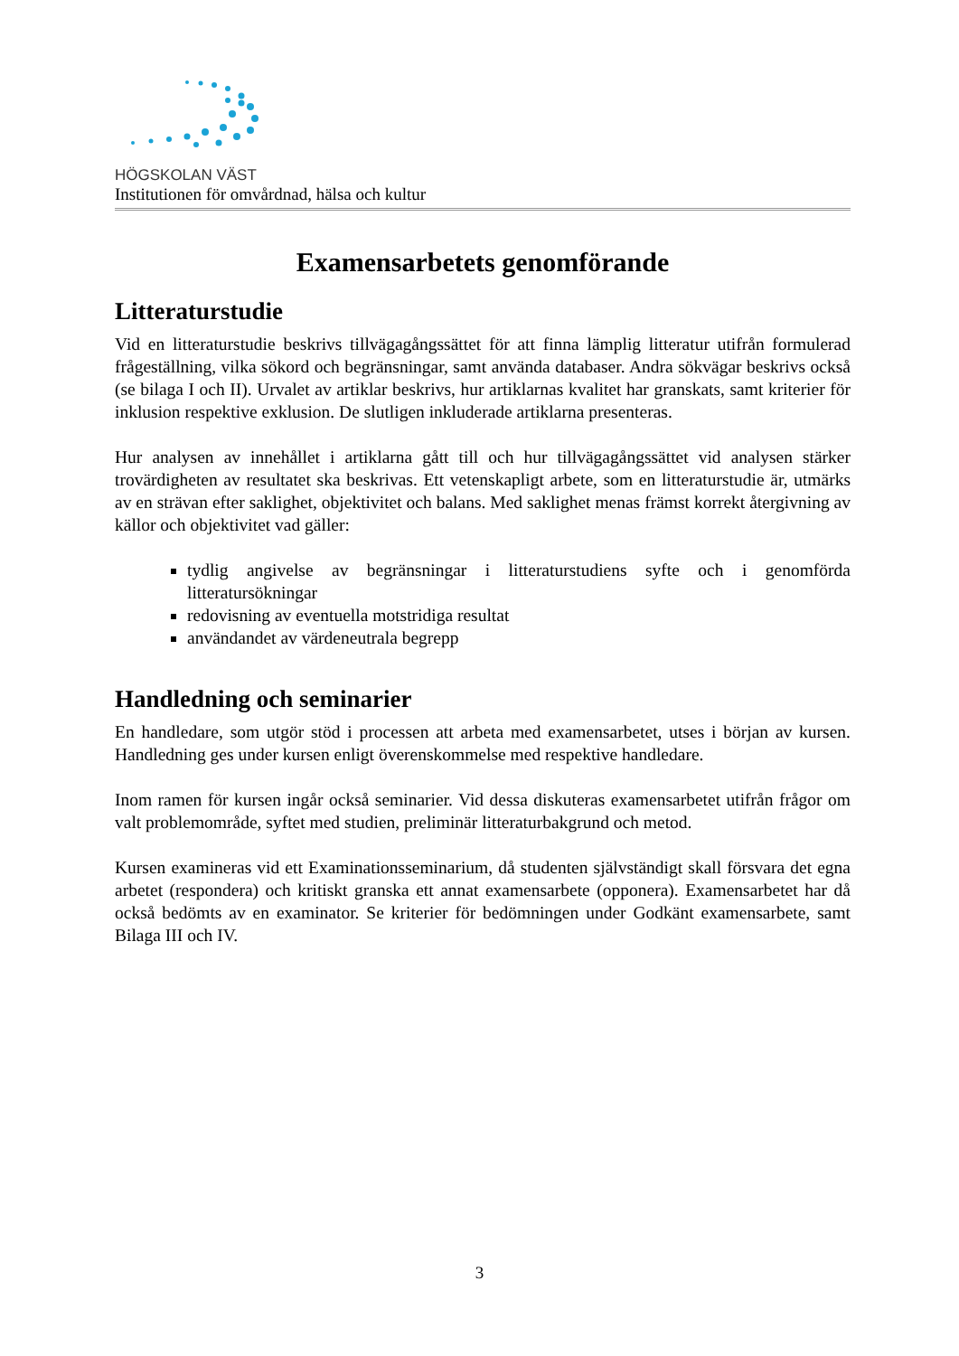HÖGSKOLAN VÄST
Institutionen för omvårdnad, hälsa och kultur
Examensarbetets genomförande
Litteraturstudie
Vid en litteraturstudie beskrivs tillvägagångssättet för att finna lämplig litteratur utifrån formulerad frågeställning, vilka sökord och begränsningar, samt använda databaser. Andra sökvägar beskrivs också (se bilaga I och II). Urvalet av artiklar beskrivs, hur artiklarnas kvalitet har granskats, samt kriterier för inklusion respektive exklusion. De slutligen inkluderade artiklarna presenteras.
Hur analysen av innehållet i artiklarna gått till och hur tillvägagångssättet vid analysen stärker trovärdigheten av resultatet ska beskrivas. Ett vetenskapligt arbete, som en litteraturstudie är, utmärks av en strävan efter saklighet, objektivitet och balans. Med saklighet menas främst korrekt återgivning av källor och objektivitet vad gäller:
tydlig angivelse av begränsningar i litteraturstudiens syfte och i genomförda litteratursökningar
redovisning av eventuella motstridiga resultat
användandet av värdeneutrala begrepp
Handledning och seminarier
En handledare, som utgör stöd i processen att arbeta med examensarbetet, utses i början av kursen. Handledning ges under kursen enligt överenskommelse med respektive handledare.
Inom ramen för kursen ingår också seminarier. Vid dessa diskuteras examensarbetet utifrån frågor om valt problemområde, syftet med studien, preliminär litteraturbakgrund och metod.
Kursen examineras vid ett Examinationsseminarium, då studenten självständigt skall försvara det egna arbetet (respondera) och kritiskt granska ett annat examensarbete (opponera). Examensarbetet har då också bedömts av en examinator. Se kriterier för bedömningen under Godkänt examensarbete, samt Bilaga III och IV.
3